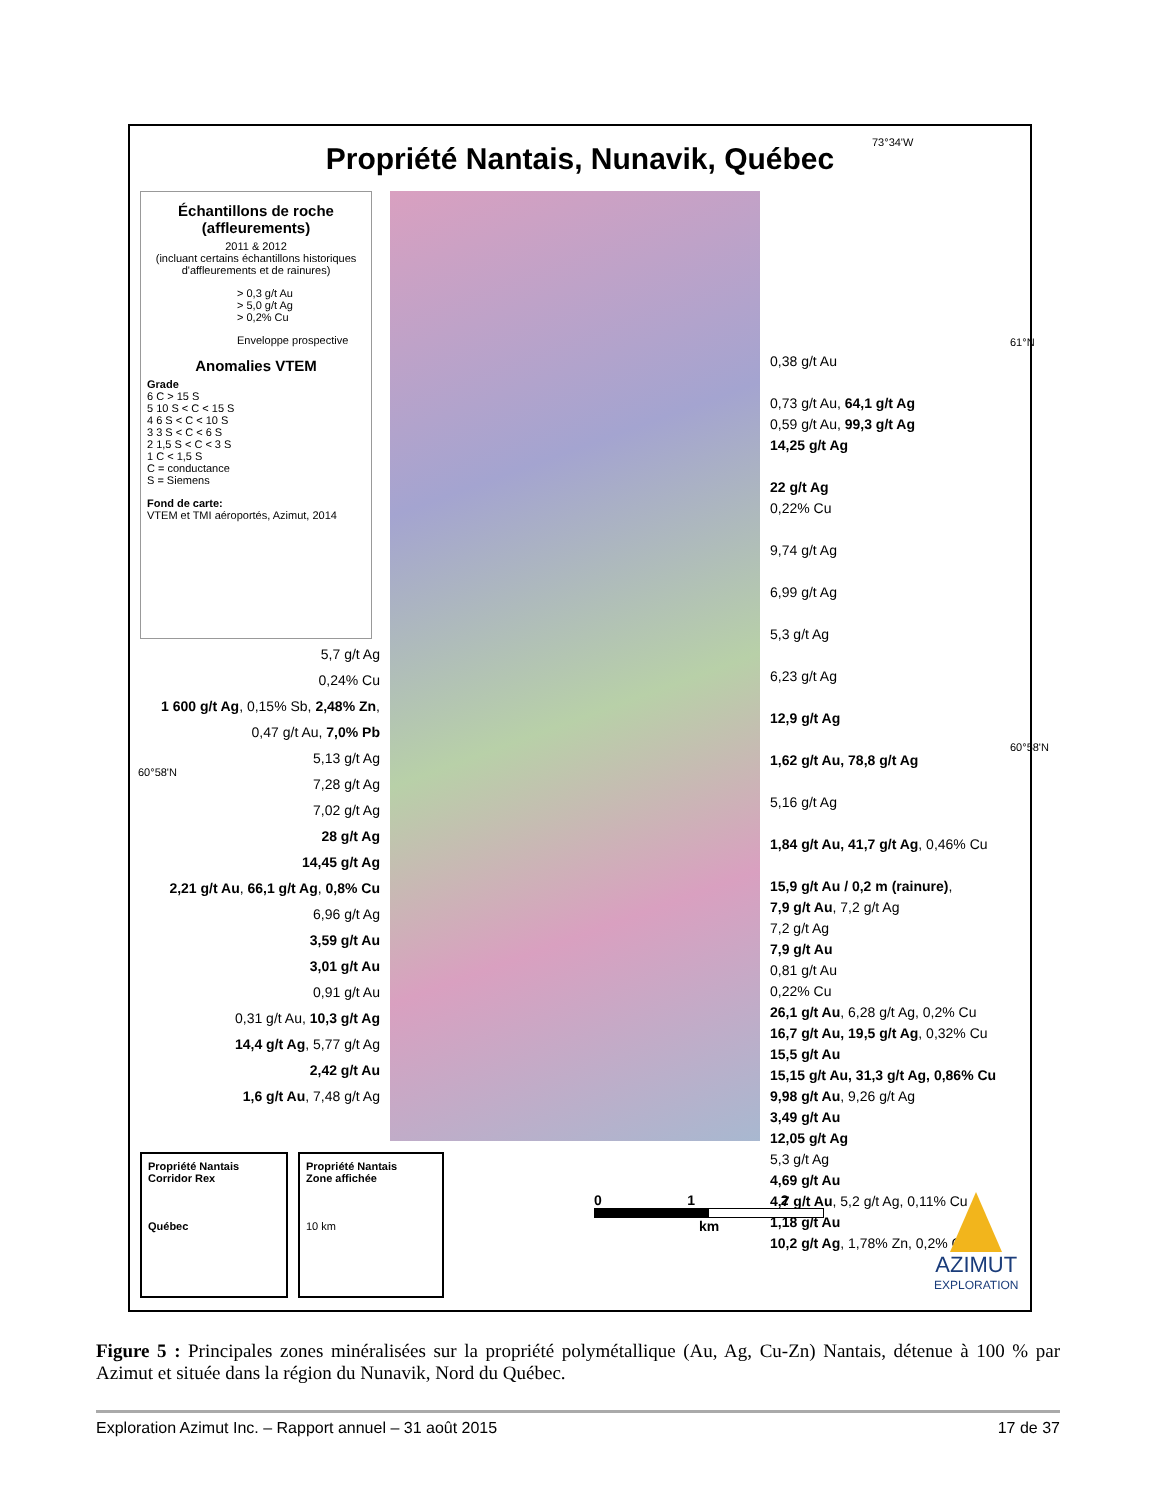Propriété Nantais, Nunavik, Québec
73°34'W
61°N
60°58'N
60°58'N
Échantillons de roche (affleurements)
2011 & 2012
(incluant certains échantillons historiques d'affleurements et de rainures)
> 0,3 g/t Au
> 5,0 g/t Ag
> 0,2% Cu
Enveloppe prospective
Anomalies VTEM
Grade
6 C > 15 S
5 10 S < C < 15 S
4 6 S < C < 10 S
3 3 S < C < 6 S
2 1,5 S < C < 3 S
1 C < 1,5 S
C = conductance
S = Siemens
Fond de carte:
VTEM et TMI aéroportés, Azimut, 2014
0,38 g/t Au
0,73 g/t Au, 64,1 g/t Ag
0,59 g/t Au, 99,3 g/t Ag
14,25 g/t Ag
22 g/t Ag
0,22% Cu
9,74 g/t Ag
6,99 g/t Ag
5,3 g/t Ag
6,23 g/t Ag
12,9 g/t Ag
1,62 g/t Au, 78,8 g/t Ag
5,16 g/t Ag
1,84 g/t Au, 41,7 g/t Ag, 0,46% Cu
15,9 g/t Au / 0,2 m (rainure),
7,9 g/t Au, 7,2 g/t Ag
7,2 g/t Ag
7,9 g/t Au
0,81 g/t Au
0,22% Cu
26,1 g/t Au, 6,28 g/t Ag, 0,2% Cu
16,7 g/t Au, 19,5 g/t Ag, 0,32% Cu
15,5 g/t Au
15,15 g/t Au, 31,3 g/t Ag, 0,86% Cu
9,98 g/t Au, 9,26 g/t Ag
3,49 g/t Au
12,05 g/t Ag
5,3 g/t Ag
4,69 g/t Au
4,7 g/t Au, 5,2 g/t Ag, 0,11% Cu
1,18 g/t Au
10,2 g/t Ag, 1,78% Zn, 0,2% Cu
5,7 g/t Ag
0,24% Cu
1 600 g/t Ag, 0,15% Sb, 2,48% Zn,
0,47 g/t Au, 7,0% Pb
5,13 g/t Ag
7,28 g/t Ag
7,02 g/t Ag
28 g/t Ag
14,45 g/t Ag
2,21 g/t Au, 66,1 g/t Ag, 0,8% Cu
6,96 g/t Ag
3,59 g/t Au
3,01 g/t Au
0,91 g/t Au
0,31 g/t Au, 10,3 g/t Ag
14,4 g/t Ag, 5,77 g/t Ag
2,42 g/t Au
1,6 g/t Au, 7,48 g/t Ag
Propriété Nantais
Corridor Rex
Québec
Propriété Nantais
Zone affichée
10 km
0 1 2
km
AZIMUT
EXPLORATION
Figure 5 : Principales zones minéralisées sur la propriété polymétallique (Au, Ag, Cu-Zn) Nantais, détenue à 100 % par Azimut et située dans la région du Nunavik, Nord du Québec.
Exploration Azimut Inc. – Rapport annuel – 31 août 2015 17 de 37